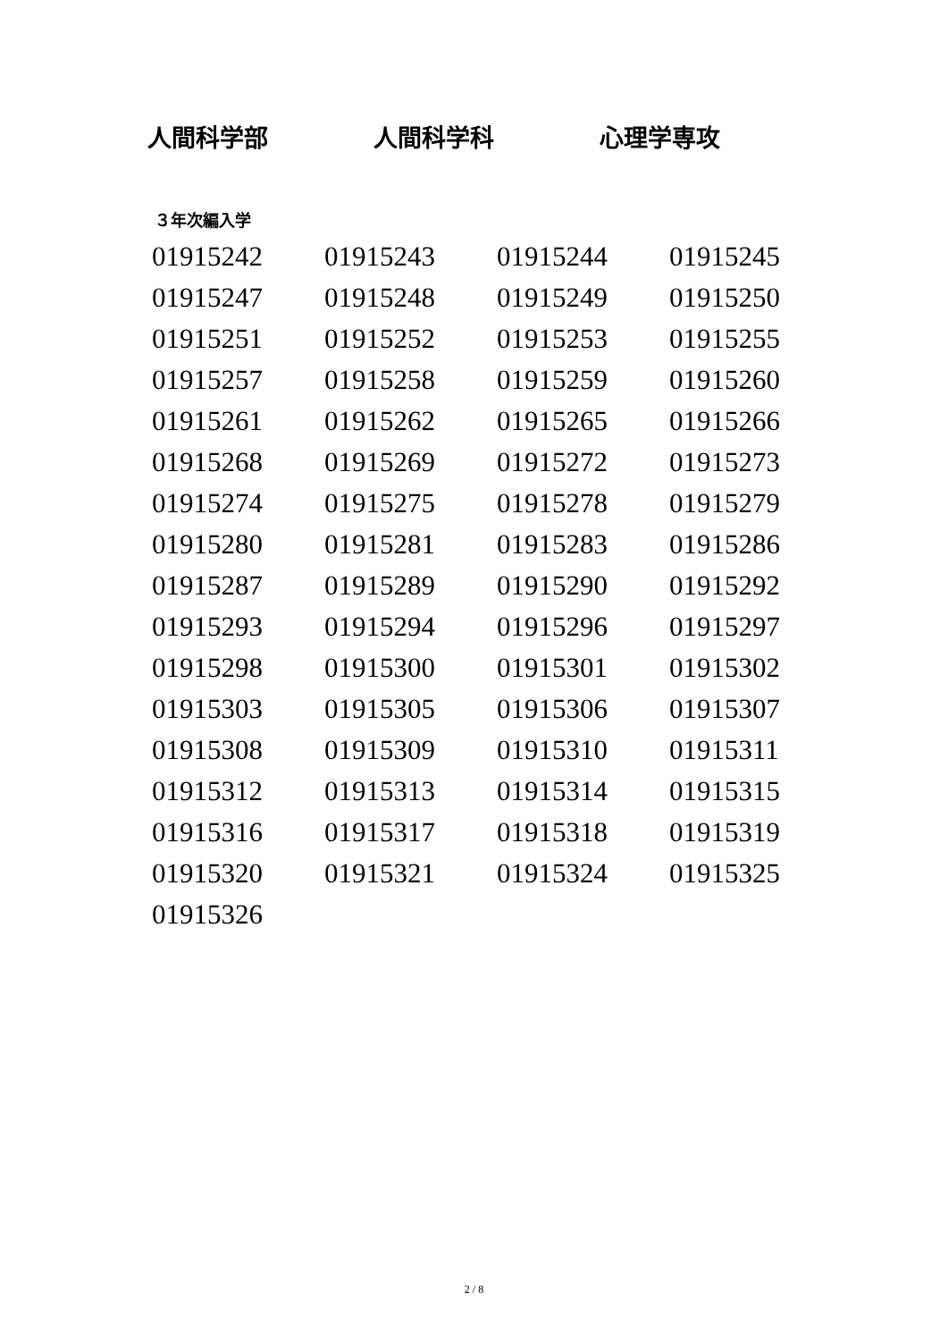人間科学部 人間科学科 心理学専攻
３年次編入学
| 01915242 | 01915243 | 01915244 | 01915245 |
| 01915247 | 01915248 | 01915249 | 01915250 |
| 01915251 | 01915252 | 01915253 | 01915255 |
| 01915257 | 01915258 | 01915259 | 01915260 |
| 01915261 | 01915262 | 01915265 | 01915266 |
| 01915268 | 01915269 | 01915272 | 01915273 |
| 01915274 | 01915275 | 01915278 | 01915279 |
| 01915280 | 01915281 | 01915283 | 01915286 |
| 01915287 | 01915289 | 01915290 | 01915292 |
| 01915293 | 01915294 | 01915296 | 01915297 |
| 01915298 | 01915300 | 01915301 | 01915302 |
| 01915303 | 01915305 | 01915306 | 01915307 |
| 01915308 | 01915309 | 01915310 | 01915311 |
| 01915312 | 01915313 | 01915314 | 01915315 |
| 01915316 | 01915317 | 01915318 | 01915319 |
| 01915320 | 01915321 | 01915324 | 01915325 |
| 01915326 | | | |
2 / 8